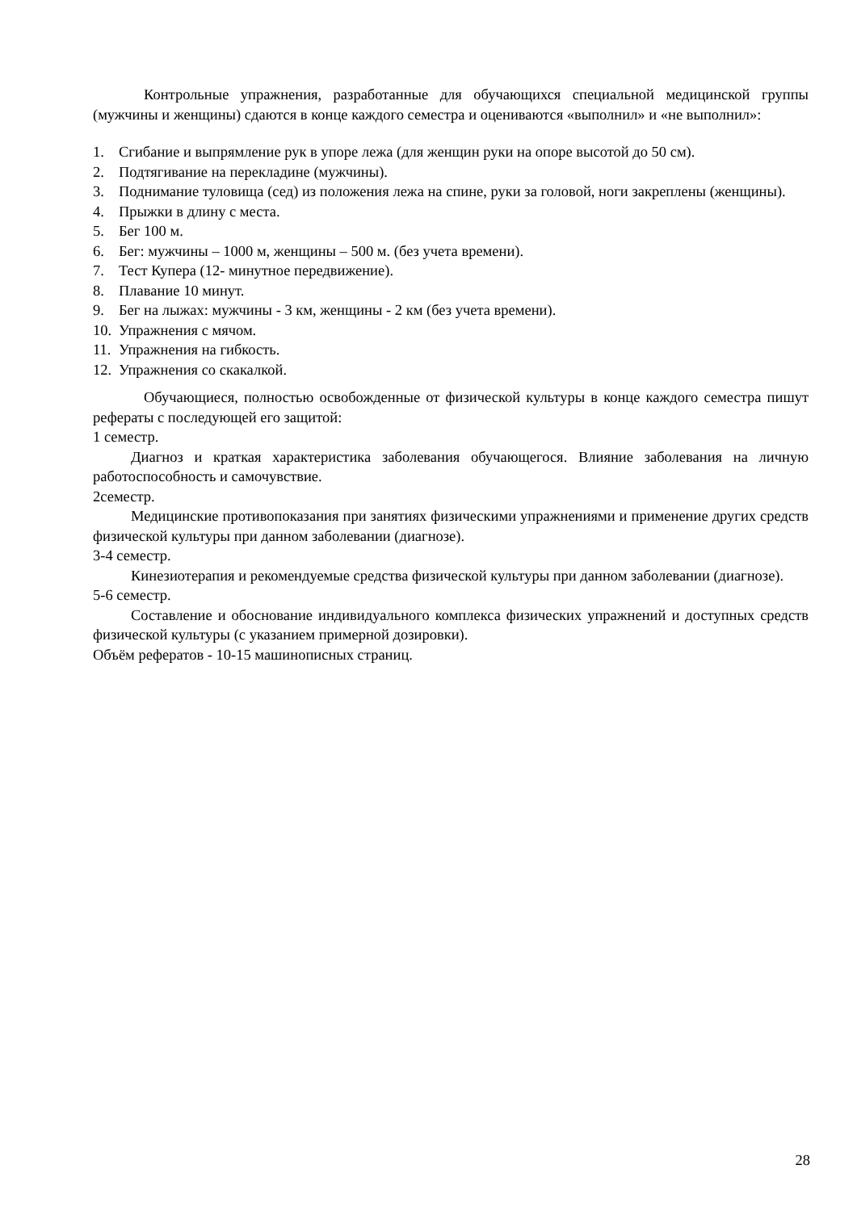Контрольные упражнения, разработанные для обучающихся специальной медицинской группы (мужчины и женщины) сдаются в конце каждого семестра и оцениваются «выполнил» и «не выполнил»:
1. Сгибание и выпрямление рук в упоре лежа (для женщин руки на опоре высотой до 50 см).
2. Подтягивание на перекладине (мужчины).
3. Поднимание туловища (сед) из положения лежа на спине, руки за головой, ноги закреплены (женщины).
4. Прыжки в длину с места.
5. Бег 100 м.
6. Бег: мужчины – 1000 м, женщины – 500 м. (без учета времени).
7. Тест Купера (12- минутное передвижение).
8. Плавание 10 минут.
9. Бег на лыжах: мужчины - 3 км, женщины - 2 км (без учета времени).
10. Упражнения с мячом.
11. Упражнения на гибкость.
12. Упражнения со скакалкой.
Обучающиеся, полностью освобожденные от физической культуры в конце каждого семестра пишут рефераты с последующей его защитой:
1 семестр.
Диагноз и краткая характеристика заболевания обучающегося. Влияние заболевания на личную работоспособность и самочувствие.
2семестр.
Медицинские противопоказания при занятиях физическими упражнениями и применение других средств физической культуры при данном заболевании (диагнозе).
3-4 семестр.
Кинезиотерапия и рекомендуемые средства физической культуры при данном заболевании (диагнозе).
5-6 семестр.
Составление и обоснование индивидуального комплекса физических упражнений и доступных средств физической культуры (с указанием примерной дозировки).
Объём рефератов - 10-15 машинописных страниц.
28